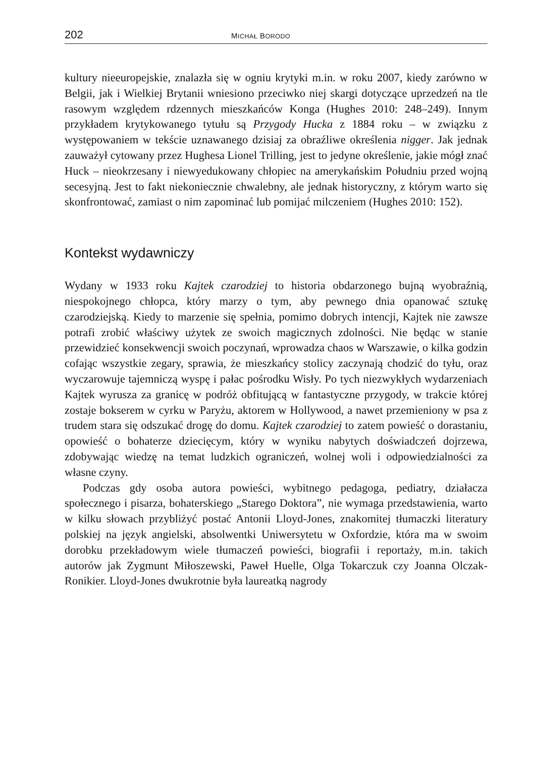202 MICHAŁ BORODO
kultury nieeuropejskie, znalazła się w ogniu krytyki m.in. w roku 2007, kiedy zarówno w Belgii, jak i Wielkiej Brytanii wniesiono przeciwko niej skargi dotyczące uprzedzeń na tle rasowym względem rdzennych mieszkańców Konga (Hughes 2010: 248–249). Innym przykładem krytykowanego tytułu są Przygody Hucka z 1884 roku – w związku z występowaniem w tekście uznawanego dzisiaj za obraźliwe określenia nigger. Jak jednak zauważył cytowany przez Hughesa Lionel Trilling, jest to jedyne określenie, jakie mógł znać Huck – nieokrzesany i niewyedukowany chłopiec na amerykańskim Południu przed wojną secesyjną. Jest to fakt niekoniecznie chwalebny, ale jednak historyczny, z którym warto się skonfrontować, zamiast o nim zapominać lub pomijać milczeniem (Hughes 2010: 152).
Kontekst wydawniczy
Wydany w 1933 roku Kajtek czarodziej to historia obdarzonego bujną wyobraźnią, niespokojnego chłopca, który marzy o tym, aby pewnego dnia opanować sztukę czarodziejską. Kiedy to marzenie się spełnia, pomimo dobrych intencji, Kajtek nie zawsze potrafi zrobić właściwy użytek ze swoich magicznych zdolności. Nie będąc w stanie przewidzieć konsekwencji swoich poczynań, wprowadza chaos w Warszawie, o kilka godzin cofając wszystkie zegary, sprawia, że mieszkańcy stolicy zaczynają chodzić do tyłu, oraz wyczarowuje tajemniczą wyspę i pałac pośrodku Wisły. Po tych niezwykłych wydarzeniach Kajtek wyrusza za granicę w podróż obfitującą w fantastyczne przygody, w trakcie której zostaje bokserem w cyrku w Paryżu, aktorem w Hollywood, a nawet przemieniony w psa z trudem stara się odszukać drogę do domu. Kajtek czarodziej to zatem powieść o dorastaniu, opowieść o bohaterze dziecięcym, który w wyniku nabytych doświadczeń dojrzewa, zdobywając wiedzę na temat ludzkich ograniczeń, wolnej woli i odpowiedzialności za własne czyny.
Podczas gdy osoba autora powieści, wybitnego pedagoga, pediatry, działacza społecznego i pisarza, bohaterskiego „Starego Doktora”, nie wymaga przedstawienia, warto w kilku słowach przybliżyć postać Antonii Lloyd-Jones, znakomitej tłumaczki literatury polskiej na język angielski, absolwentki Uniwersytetu w Oxfordzie, która ma w swoim dorobku przekładowym wiele tłumaczeń powieści, biografii i reportaży, m.in. takich autorów jak Zygmunt Miłoszewski, Paweł Huelle, Olga Tokarczuk czy Joanna Olczak-Ronikier. Lloyd-Jones dwukrotnie była laureatką nagrody